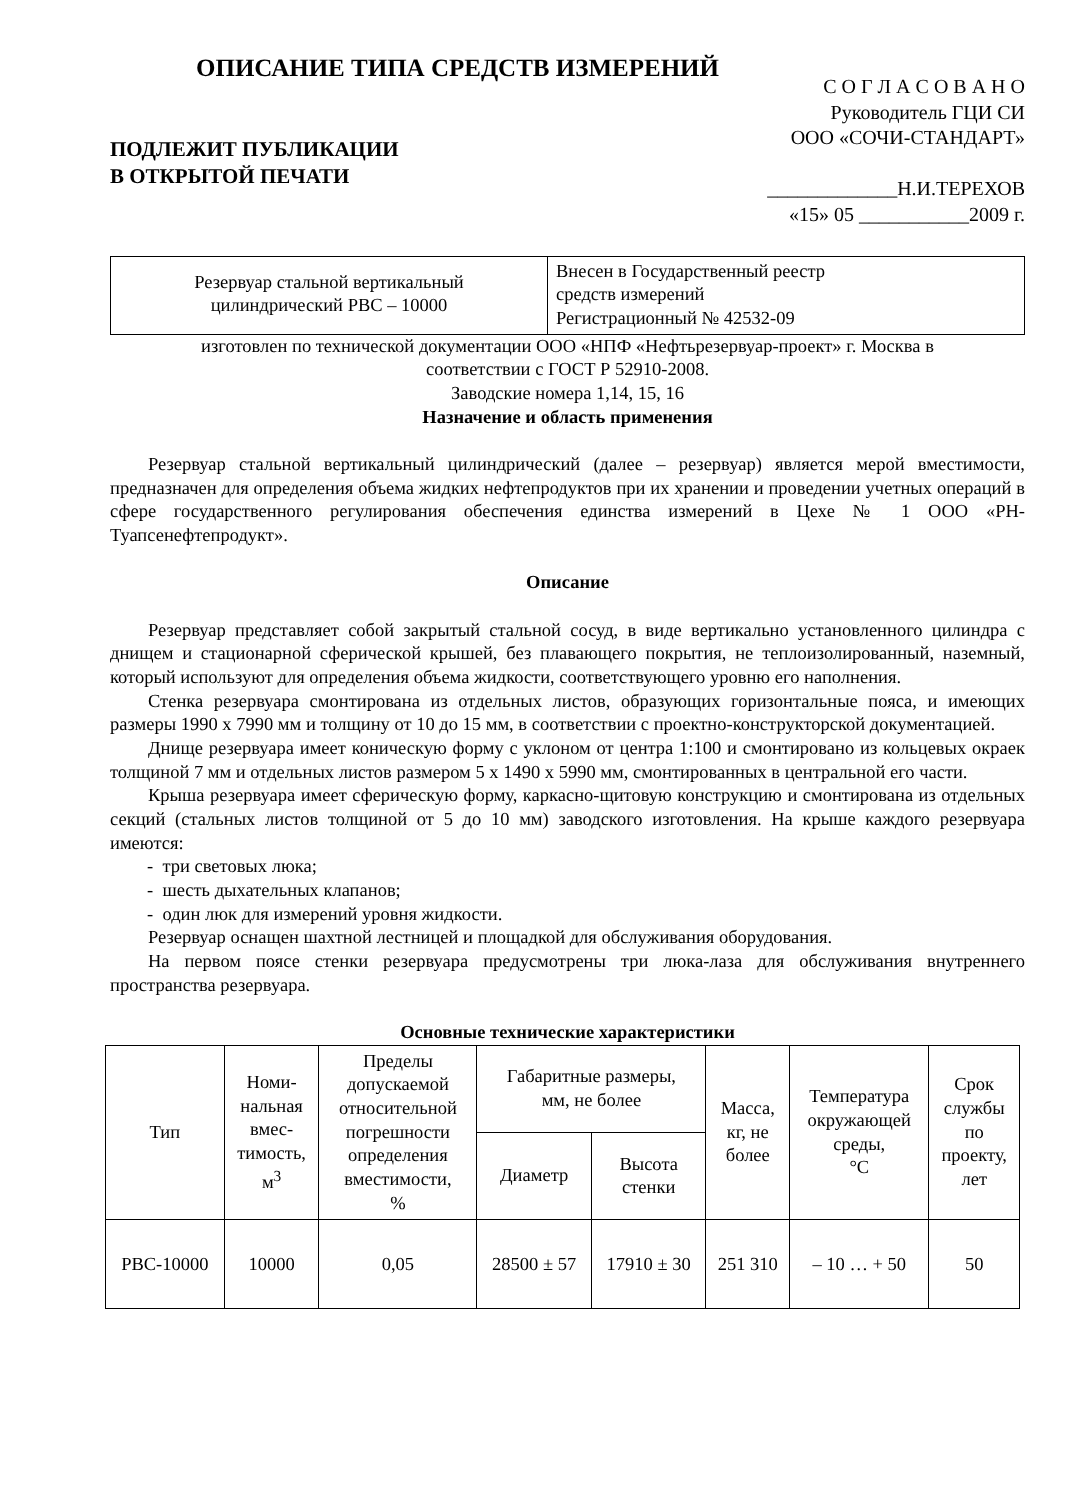ОПИСАНИЕ ТИПА СРЕДСТВ ИЗМЕРЕНИЙ
ПОДЛЕЖИТ ПУБЛИКАЦИИ
В ОТКРЫТОЙ ПЕЧАТИ
С О Г Л А С О В А Н О
Руководитель ГЦИ СИ
ООО «СОЧИ-СТАНДАРТ»
_____________Н.И.ТЕРЕХОВ
«15» 05 ___________2009 г.
Резервуар стальной вертикальный
цилиндрический РВС – 10000
Внесен в Государственный реестр
средств измерений
Регистрационный № 42532-09
изготовлен по технической документации ООО «НПФ «Нефтьрезервуар-проект» г. Москва в
соответствии с ГОСТ Р 52910-2008.
Заводские номера 1,14, 15, 16
Назначение и область применения
Резервуар стальной вертикальный цилиндрический (далее – резервуар) является мерой вместимости, предназначен для определения объема жидких нефтепродуктов при их хранении и проведении учетных операций в сфере государственного регулирования обеспечения единства измерений в Цехе № 1 ООО «РН-Туапсенефтепродукт».
Описание
Резервуар представляет собой закрытый стальной сосуд, в виде вертикально установленного цилиндра с днищем и стационарной сферической крышей, без плавающего покрытия, не теплоизолированный, наземный, который используют для определения объема жидкости, соответствующего уровню его наполнения.
Стенка резервуара смонтирована из отдельных листов, образующих горизонтальные пояса, и имеющих размеры 1990 х 7990 мм и толщину от 10 до 15 мм, в соответствии с проектно-конструкторской документацией.
Днище резервуара имеет коническую форму с уклоном от центра 1:100 и смонтировано из кольцевых окраек толщиной 7 мм и отдельных листов размером 5 х 1490 х 5990 мм, смонтированных в центральной его части.
Крыша резервуара имеет сферическую форму, каркасно-щитовую конструкцию и смонтирована из отдельных секций (стальных листов толщиной от 5 до 10 мм) заводского изготовления. На крыше каждого резервуара имеются:
- три световых люка;
- шесть дыхательных клапанов;
- один люк для измерений уровня жидкости.
Резервуар оснащен шахтной лестницей и площадкой для обслуживания оборудования.
На первом поясе стенки резервуара предусмотрены три люка-лаза для обслуживания внутреннего пространства резервуара.
Основные технические характеристики
| Тип | Номи- нальная вмес- тимость, м<sup>3</sup> | Пределы допускаемой относительной погрешности определения вместимости, % | Габаритные размеры, мм, не более | | Масса, кг, не более | Температура окружающей среды, °С | Срок службы по проекту, лет |
| --- | --- | --- | --- | --- | --- | --- | --- |
| | | | Диаметр | Высота стенки | | | |
| РВС-10000 | 10000 | 0,05 | 28500 ± 57 | 17910 ± 30 | 251 310 | – 10 … + 50 | 50 |